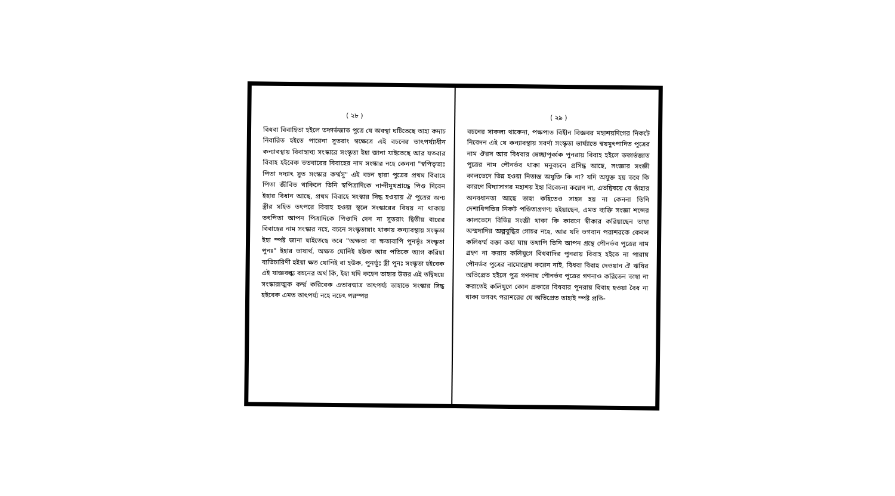( ২৮ )
বিধবা বিবাহিতা হইলে তদ্গর্ভজাত পুত্রে যে অবস্থা ঘটিতেছে তাহা কদাচ নিবারিত হইতে পারেনা সুতরাং স্বক্ষেত্রে এই বচনের তাৎপর্য্যাধীন কন্যাবস্থায় বিবাহাখ্য সংস্কারে সংস্কৃতা ইহা জানা যাইতেছে আর যতবার বিবাহ হইবেক ততবারের বিবাহের নাম সংস্কার নহে কেননা "স্বপিতৃভ্যঃ পিতা দদ্যাৎ সুত সংস্কার কর্ম্মসু" এই বচন দ্বারা পুত্রের প্রথম বিবাহে পিতা জীবিত থাকিলে তিনি স্বপিত্রাদিকে নান্দীমুখশ্রাদ্ধে পিণ্ড দিবেন ইহার বিধান আছে, প্রথম বিবাহে সংস্কার সিদ্ধ হওয়ায় ঐ পুত্রের অন্য স্ত্রীর সহিত তৎপরে বিবাহ হওয়া স্থলে সংস্কারের বিষয় না থাকায় তৎপিতা আপন পিত্রাদিকে পিণ্ডাদি দেন না সুতরাং দ্বিতীয় বারের বিবাহের নাম সংস্কার নহে, বচনে সংস্কৃতায়াং থাকায় কন্যাবস্থায় সংস্কৃতা ইহা স্পষ্ট জানা যাইতেছে তবে "অক্ষতা বা ক্ষতাবাপি পুনর্ভূঃ সংস্কৃতা পুনঃ" ইহার ভাষার্থ, অক্ষত যোনিই হউক আর পতিকে ত্যাগ করিয়া ব্যভিচারিণী হইয়া ক্ষত যোনিই বা হউক, পুনর্ভূঃ স্ত্রী পুনঃ সংস্কৃতা হইবেক এই যাজ্ঞবল্ক্য বচনের অর্থ কি, ইহা যদি কহেন তাহার উত্তর এই তদ্বিষয়ে সংস্কারাত্মক কর্ম্ম করিবেক এতাবন্মাত্র তাৎপর্য্য তাহাতে সংস্কার সিদ্ধ হইবেক এমত তাৎপর্য্য নহে নচেৎ পরস্পর
( ২৯ )
বচনের সাকল্য থাকেনা, পক্ষপাত বিহীন বিজ্ঞবর মহাশয়দিগের নিকটে নিবেদন এই যে কন্যাবস্থায় সবর্ণা সংস্কৃতা ভার্য্যাতে স্বয়মুৎপাদিত পুত্রের নাম ঔরস আর বিধবার স্বেচ্ছাপূর্ব্বক পুনরায় বিবাহ হইলে তদ্গর্ভজাত পুত্রের নাম পৌনর্ভব থাকা মনুবচনে প্রসিদ্ধ আছে, সংজ্ঞার সংজ্ঞী কালভেদে ভিন্ন হওয়া নিতান্ত অযুক্তি কি না? যদি অযুক্ত হয় তবে কি কারণে বিদ্যাসাগর মহাশয় ইহা বিবেচনা করেন না, এতদ্বিষয়ে যে তাঁহার অনবধানতা আছে তাহা কহিতেও সাহস হয় না কেননা তিনি দেশাধিপতির নিকট পণ্ডিতাগ্রগণ্য হইয়াছেন, এমত ব্যক্তি সংজ্ঞা শব্দের কালভেদে বিভিন্ন সংজ্ঞী থাকা কি কারণে স্বীকার করিয়াছেন তাহা অস্মদাদির অল্পবুদ্ধির গোচর নহে, আর যদি ভগবান পরাশরকে কেবল কলিধর্ম্ম বক্তা কহা যায় তথাপি তিনি আপন গ্রন্থে পৌনর্ভব পুত্রের নাম গ্রহণ না করায় কলিযুগে বিধবাদির পুনরায় বিবাহ হইতে না পারায় পৌনর্ভব পুত্রের নামোল্লেখ করেন নাই, বিধবা বিবাহ দেওয়ান ঐ ঋষির অভিপ্রেত হইলে পুত্র গণনায় পৌনর্ভব পুত্রের গণনাও করিতেন তাহা না করাতেই কলিযুগে কোন প্রকারে বিধবার পুনরায় বিবাহ হওয়া বৈধ না থাকা ভগবৎ পরাশরের যে অভিপ্রেত তাহাই স্পষ্ট প্রতি-